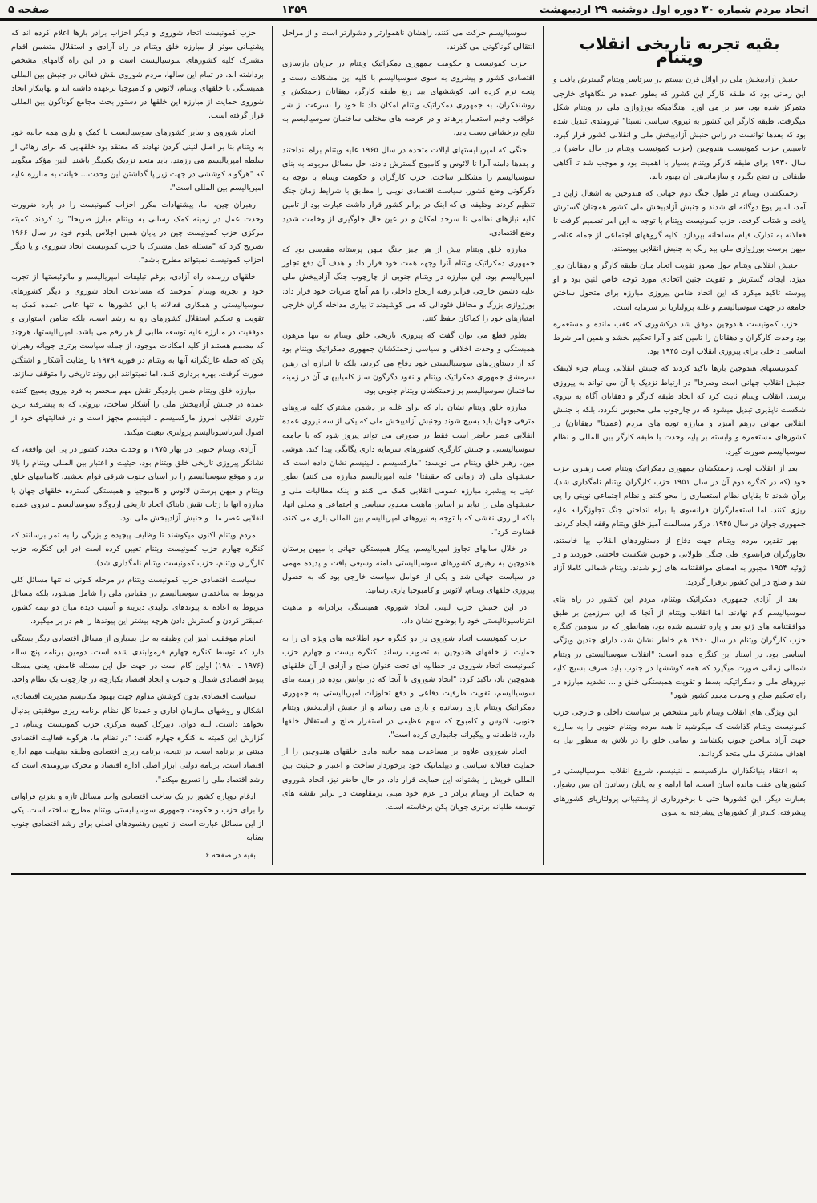اتحاد مردم شماره ۳۰ دوره اول دوشنبه ۲۹ اردیبهشت ۱۳۵۹ صفحه ۵
بقیه تجربه تاریخی انقلاب ویتنام
جنبش آزادیبخش ملی در اوائل قرن بیستم در سرتاسر ویتنام گسترش یافت و این زمانی بود که طبقه کارگر این کشور که بطور عمده در بنگاههای خارجی متمرکز شده بود، سر بر می آورد. هنگامیکه بورژوازی ملی در ویتنام شکل میگرفت، طبقه کارگر این کشور به نیروی سیاسی نسبتا" نیرومندی تبدیل شده بود که بعدها توانست در راس جنبش آزادیبخش ملی و انقلابی کشور قرار گیرد. تاسیس حزب کمونیست هندوچین (حزب کمونیست ویتنام در حال حاضر) در سال ۱۹۳۰ برای طبقه کارگر ویتنام بسیار با اهمیت بود و موجب شد تا آگاهی طبقاتی آن نضج بگیرد و سازماندهی آن بهبود یابد.
زحمتکشان ویتنام در طول جنگ دوم جهانی که هندوچین به اشغال ژاپن در آمد، اسیر یوغ دوگانه ای شدند و جنبش آزادیبخش ملی کشور همچنان گسترش یافت و شتاب گرفت. حزب کمونیست ویتنام با توجه به این امر تصمیم گرفت تا فعالانه به تدارک قیام مسلحانه بپردازد. کلیه گروههای اجتماعی از جمله عناصر میهن پرست بورژوازی ملی بید رنگ به جنبش انقلابی پیوستند.
جنبش انقلابی ویتنام حول محور تقویت اتحاد میان طبقه کارگر و دهقانان دور میزد. ایجاد، گسترش و تقویت چنین اتحادی مورد توجه خاص لنین بود و او پیوسته تاکید میکرد که این اتحاد ضامن پیروزی مبارزه برای متحول ساختن جامعه در جهت سوسیالیسم و غلبه پرولتاریا بر سرمایه است.
حزب کمونیست هندوچین موفق شد درکشوری که عقب مانده و مستعمره بود وحدت کارگران و دهقانان را تامین کند و آنرا تحکیم بخشد و همین امر شرط اساسی داخلی برای پیروزی انقلاب اوت ۱۹۴۵ بود.
کمونیستهای هندوچین بارها تاکید کردند که جنبش انقلابی ویتنام جزء لاینفک جنبش انقلاب جهانی است وصرفا" در ارتباط نزدیک با آن می تواند به پیروزی برسد. انقلاب ویتنام ثابت کرد که اتحاد طبقه کارگر و دهقانان آگاه به نیروی شکست ناپذیری تبدیل میشود که در چارچوب ملی محبوس نگردد، بلکه با جنبش انقلابی جهانی درهم آمیزد و مبارزه توده های مردم (عمدتا" دهقانان) در کشورهای مستعمره و وابسته بر پایه وحدت با طبقه کارگر بین المللی و نظام سوسیالیسم صورت گیرد.
بعد از انقلاب اوت، زحمتکشان جمهوری دمکراتیک ویتنام تحت رهبری حزب خود (که در کنگره دوم آن در سال ۱۹۵۱ حزب کارگران ویتنام نامگذاری شد)، برآن شدند تا بقایای نظام استعماری را محو کنند و نظام اجتماعی نوینی را پی ریزی کنند. اما استعمارگران فرانسوی با براه انداختن جنگ تجاوزگرانه علیه جمهوری جوان در سال ۱۹۴۵، درکار مسالمت آمیز خلق ویتنام وقفه ایجاد کردند.
بهر تقدیر، مردم ویتنام جهت دفاع از دستاوردهای انقلاب بپا خاستند. تجاوزگران فرانسوی طی جنگی طولانی و خونین شکست فاحشی خوردند و در ژوئیه ۱۹۵۴ مجبور به امضای موافقتنامه های ژنو شدند. ویتنام شمالی کاملا آزاد شد و صلح در این کشور برقرار گردید.
بعد از آزادی جمهوری دمکراتیک ویتنام، مردم این کشور در راه بنای سوسیالیسم گام نهادند. اما انقلاب ویتنام از آنجا که این سرزمین بر طبق موافقتنامه های ژنو بعد و پاره تقسیم شده بود، همانطور که در سومین کنگره حزب کارگران ویتنام در سال ۱۹۶۰ هم خاطر نشان شد، دارای چندین ویژگی اساسی بود. در اسناد این کنگره آمده است: "انقلاب سوسیالیستی در ویتنام شمالی زمانی صورت میگیرد که همه کوششها در جنوب باید صرف بسیج کلیه نیروهای ملی و دمکراتیک، بسط و تقویت همبستگی خلق و ... تشدید مبارزه در راه تحکیم صلح و وحدت مجدد کشور شود".
این ویژگی های انقلاب ویتنام تاثیر مشخص بر سیاست داخلی و خارجی حزب کمونیست ویتنام گذاشت که میکوشید تا همه مردم ویتنام جنوبی را به مبارزه جهت آزاد ساختن جنوب بکشانند و تمامی خلق را در تلاش به منظور نیل به اهداف مشترک ملی متحد گردانند.
به اعتقاد بنیانگذاران مارکسیسم ـ لنینیسم، شروع انقلاب سوسیالیستی در کشورهای عقب مانده آسان است، اما ادامه و به پایان رساندن آن بس دشوار. بعبارت دیگر، این کشورها حتی با برخورداری از پشتیبانی پرولتاریای کشورهای پیشرفته، کندتر از کشورهای پیشرفته به سوی
سوسیالیسم حرکت می کنند، راهشان ناهموارتر و دشوارتر است و از مراحل انتقالی گوناگونی می گذرند.
حزب کمونیست و حکومت جمهوری دمکراتیک ویتنام در جریان بازسازی اقتصادی کشور و پیشروی به سوی سوسیالیسم با کلیه این مشکلات دست و پنجه نرم کرده اند. کوششهای بید ریغ طبقه کارگر، دهقانان زحمتکش و روشنفکران، به جمهوری دمکراتیک ویتنام امکان داد تا خود را بسرعت از شر عواقب وخیم استعمار برهاند و در عرصه های مختلف ساختمان سوسیالیسم به نتایج درخشانی دست یابد.
جنگی که امپریالیستهای ایالات متحده در سال ۱۹۶۵ علیه ویتنام براه انداختند و بعدها دامنه آنرا تا لائوس و کامبوج گسترش دادند، حل مسائل مربوط به بنای سوسیالیسم را مشکلتر ساخت. حزب کارگران و حکومت ویتنام با توجه به دگرگونی وضع کشور، سیاست اقتصادی نوینی را مطابق با شرایط زمان جنگ تنظیم کردند. وظیفه ای که اینک در برابر کشور قرار داشت عبارت بود از تامین کلیه نیازهای نظامی تا سرحد امکان و در عین حال جلوگیری از وخامت شدید وضع اقتصادی.
مبارزه خلق ویتنام بیش از هر چیز جنگ میهن پرستانه مقدسی بود که جمهوری دمکراتیک ویتنام آنرا وجهه همت خود قرار داد و هدف آن دفع تجاوز امپریالیسم بود. این مبارزه در ویتنام جنوبی از چارچوب جنگ آزادیبخش ملی علیه دشمن خارجی فراتر رفته ارتجاع داخلی را هم آماج ضربات خود قرار داد: بورژوازی بزرگ و محافل فئودالی که می کوشیدند تا بیاری مداخله گران خارجی امتیازهای خود را کماکان حفظ کنند.
بطور قطع می توان گفت که پیروزی تاریخی خلق ویتنام نه تنها مرهون همبستگی و وحدت اخلاقی و سیاسی زحمتکشان جمهوری دمکراتیک ویتنام بود که از دستاوردهای سوسیالیستی خود دفاع می کردند، بلکه تا اندازه ای رهین سرمشق جمهوری دمکراتیک ویتنام و نفوذ دگرگون ساز کامیابیهای آن در زمینه ساختمان سوسیالیسم بر زحمتکشان ویتنام جنوبی بود.
مبارزه خلق ویتنام نشان داد که برای غلبه بر دشمن مشترک کلیه نیروهای مترقی جهان باید بسیج شوند وجنبش آزادیبخش ملی که یکی از سه نیروی عمده انقلابی عصر حاضر است فقط در صورتی می تواند پیروز شود که با جامعه سوسیالیستی و جنبش کارگری کشورهای سرمایه داری یگانگی پیدا کند. هوشی مین، رهبر خلق ویتنام می نویسد: "مارکسیسم ـ لنینیسم نشان داده است که جنبشهای ملی (تا زمانی که حقیقتا" علیه امپریالیسم مبارزه می کنند) بطور عینی به پیشبرد مبارزه عمومی انقلابی کمک می کنند و اینکه مطالبات ملی و جنبشهای ملی را نباید بر اساس ماهیت محدود سیاسی و اجتماعی و محلی آنها، بلکه از روی نقشی که با توجه به نیروهای امپریالیسم بین المللی بازی می کنند، قضاوت کرد".
در خلال سالهای تجاوز امپریالیسم، پیکار همبستگی جهانی با میهن پرستان هندوچین به رهبری کشورهای سوسیالیستی دامنه وسیعی یافت و پدیده مهمی در سیاست جهانی شد و یکی از عوامل سیاست خارجی بود که به حصول پیروزی خلقهای ویتنام، لائوس و کامبوجیا یاری رسانید.
در این جنبش حزب لنینی اتحاد شوروی همبستگی برادرانه و ماهیت انترناسیونالیستی خود را بوضوح نشان داد.
حزب کمونیست اتحاد شوروی در دو کنگره خود اطلاعیه های ویژه ای را به حمایت از خلقهای هندوچین به تصویب رساند. کنگره بیست و چهارم حزب کمونیست اتحاد شوروی در خطابیه ای تحت عنوان صلح و آزادی از آن خلقهای هندوچین باد، تاکید کرد: "اتحاد شوروی تا آنجا که در توانش بوده در زمینه بنای سوسیالیسم، تقویت ظرفیت دفاعی و دفع تجاوزات امپریالیستی به جمهوری دمکراتیک ویتنام یاری رسانده و یاری می رساند و از جنبش آزادیبخش ویتنام جنوبی، لائوس و کامبوج که سهم عظیمی در استقرار صلح و استقلال خلقها دارد، قاطعانه و پیگیرانه جانبداری کرده است".
اتحاد شوروی علاوه بر مساعدت همه جانبه مادی خلقهای هندوچین را از حمایت فعالانه سیاسی و دیپلماتیک خود برخوردار ساخت و اعتبار و حیثیت بین المللی خویش را پشتوانه این حمایت قرار داد. در حال حاضر نیز، اتحاد شوروی به حمایت از ویتنام برادر در عزم خود مبنی برمقاومت در برابر نقشه های توسعه طلبانه برتری جویان پکن برخاسته است.
حزب کمونیست اتحاد شوروی و دیگر احزاب برادر بارها اعلام کرده اند که پشتیبانی موثر از مبارزه خلق ویتنام در راه آزادی و استقلال متضمن اقدام مشترک کلیه کشورهای سوسیالیست است و در این راه گامهای مشخص برداشته اند. در تمام این سالها، مردم شوروی نقش فعالی در جنبش بین المللی همبستگی با خلقهای ویتنام، لائوس و کامبوجیا برعهده داشته اند و بهابتکار اتحاد شوروی حمایت از مبارزه این خلقها در دستور بحث مجامع گوناگون بین المللی قرار گرفته است.
اتحاد شوروی و سایر کشورهای سوسیالیست با کمک و یاری همه جانبه خود به ویتنام بنا بر اصل لنینی گردن نهادند که معتقد بود خلقهایی که برای رهائی از سلطه امپریالیسم می رزمند، باید متحد نزدیک یکدیگر باشند. لنین مؤکد میگوید که "هرگونه کوششی در جهت زیر پا گذاشتن این وحدت... خیانت به مبارزه علیه امپریالیسم بین المللی است".
رهبران چین، اما، پیشنهادات مکرر احزاب کمونیست را در باره ضرورت وحدت عمل در زمینه کمک رسانی به ویتنام مبارز صریحا" رد کردند. کمیته مرکزی حزب کمونیست چین در پایان همین اجلاس پلنوم خود در سال ۱۹۶۶ تصریح کرد که "مسئله عمل مشترک با حزب کمونیست اتحاد شوروی و یا دیگر احزاب کمونیست نمیتواند مطرح باشد".
خلقهای رزمنده راه آزادی، برغم تبلیغات امپریالیسم و مائوئیستها از تجربه خود و تجربه ویتنام آموختند که مساعدت اتحاد شوروی و دیگر کشورهای سوسیالیستی و همکاری فعالانه با این کشورها نه تنها عامل عمده کمک به تقویت و تحکیم استقلال کشورهای رو به رشد است، بلکه ضامن استواری و موفقیت در مبارزه علیه توسعه طلبی از هر رقم می باشد. امپریالیستها، هرچند که مصمم هستند از کلیه امکانات موجود، از جمله سیاست برتری جویانه رهبران پکن که حمله غارتگرانه آنها به ویتنام در فوریه ۱۹۷۹ با رضایت آشکار و اشنگتن صورت گرفت، بهره برداری کنند، اما نمیتوانند این روند تاریخی را متوقف سازند.
مبارزه خلق ویتنام ضمن باردیگر نقش مهم منحصر به فرد نیروی بسیج کننده عمده در جنبش آزادیبخش ملی را آشکار ساخت، نیروئی که به پیشرفته ترین تئوری انقلابی امروز مارکسیسم ـ لنینیسم مجهز است و در فعالیتهای خود از اصول انترناسیونالیسم پرولتری تبعیت میکند.
آزادی ویتنام جنوبی در بهار ۱۹۷۵ و وحدت مجدد کشور در پی این واقعه، که نشانگر پیروزی تاریخی خلق ویتنام بود، حیثیت و اعتبار بین المللی ویتنام را بالا برد و موقع سوسیالیسم را در آسیای جنوب شرقی قوام بخشید. کامیابیهای خلق ویتنام و میهن پرستان لائوس و کامبوجیا و همبستگی گسترده خلقهای جهان با مبارزه آنها با زتاب نقش تابناک اتحاد تاریخی اردوگاه سوسیالیسم ـ نیروی عمده انقلابی عصر ما ـ و جنبش آزادیبخش ملی بود.
مردم ویتنام اکنون میکوشند تا وظایف پیچیده و بزرگی را به ثمر برسانند که کنگره چهارم حزب کمونیست ویتنام تعیین کرده است (در این کنگره، حزب کارگران ویتنام، حزب کمونیست ویتنام نامگذاری شد).
سیاست اقتصادی حزب کمونیست ویتنام در مرحله کنونی نه تنها مسائل کلی مربوط به ساختمان سوسیالیسم در مقیاس ملی را شامل میشود، بلکه مسائل مربوط به اعاده به پیوندهای تولیدی دیرینه و آسیب دیده میان دو نیمه کشور، عمیقتر کردن و گسترش دادن هرچه بیشتر این پیوندها را هم در بر میگیرد.
انجام موفقیت آمیز این وظیفه به حل بسیاری از مسائل اقتصادی دیگر بستگی دارد که توسط کنگره چهارم فرمولبندی شده است. دومین برنامه پنج ساله (۱۹۷۶ ـ ۱۹۸۰) اولین گام است در جهت حل این مسئله غامض، یعنی مسئله پیوند اقتصادی شمال و جنوب و ایجاد اقتصاد یکپارچه در چارچوب یک نظام واحد.
سیاست اقتصادی بدون کوشش مداوم جهت بهبود مکانیسم مدیریت اقتصادی، اشکال و روشهای سازمان اداری و عمدتا کل نظام برنامه ریزی موفقیتی بدنبال نخواهد داشت. لــه دوان، دبیرکل کمیته مرکزی حزب کمونیست ویتنام، در گزارش این کمیته به کنگره چهارم گفت: "در نظام ما، هرگونه فعالیت اقتصادی مبتنی بر برنامه است. در نتیجه، برنامه ریزی اقتصادی وظیفه بینهایت مهم اداره اقتصاد است. برنامه دولتی ابزار اصلی اداره اقتصاد و محرک نیرومندی است که رشد اقتصاد ملی را تسریع میکند".
ادغام دوپاره کشور در یک ساخت اقتصادی واحد مسائل تازه و بغرنج فراوانی را برای حزب و حکومت جمهوری سوسیالیستی ویتنام مطرح ساخته است. یکی از این مسائل عبارت است از تعیین رهنمودهای اصلی برای رشد اقتصادی جنوب بمثابه
بقیه در صفحه ۶